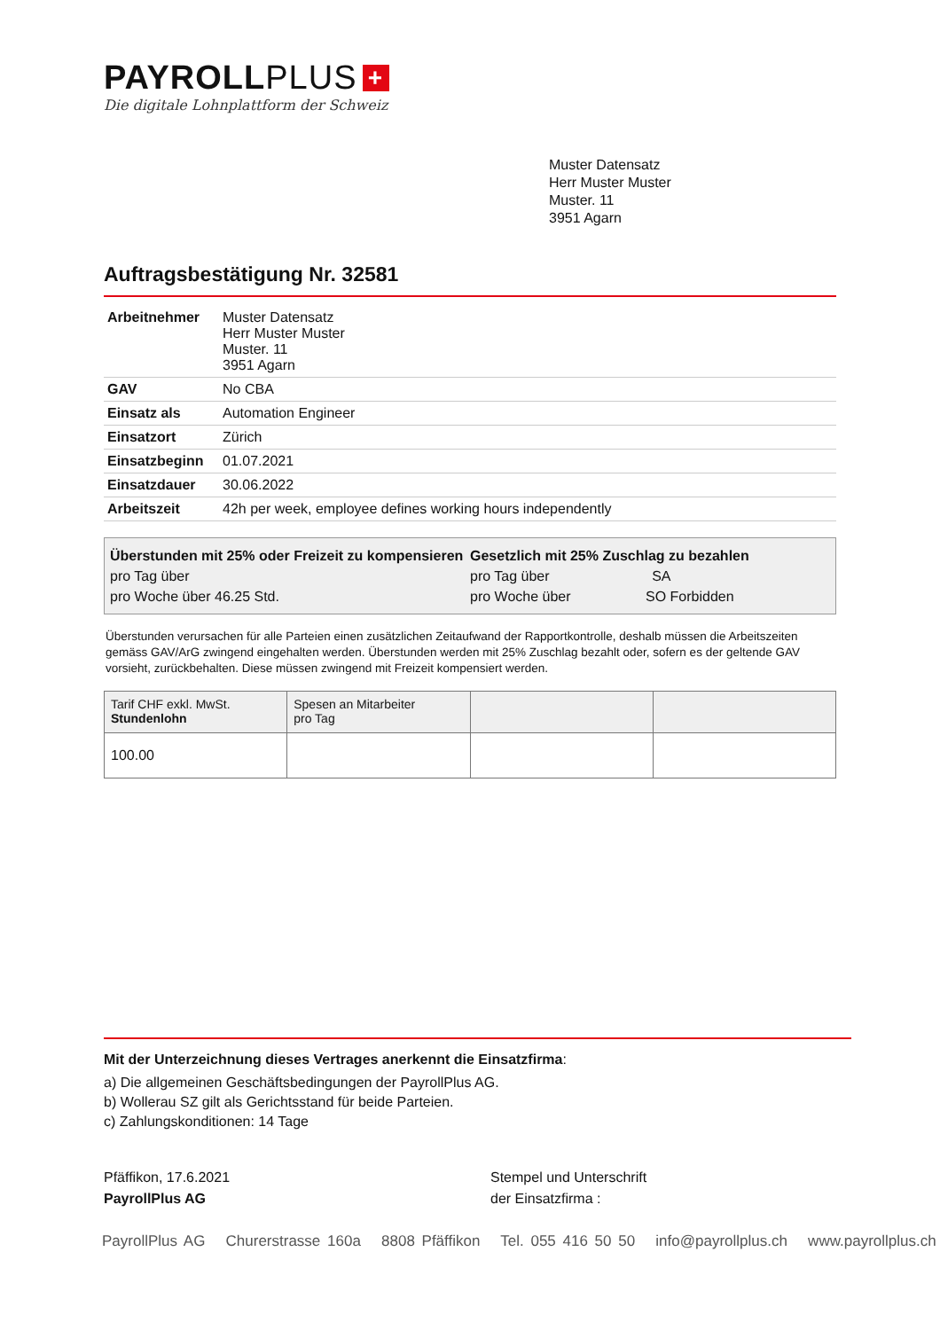PAYROLLPLUS +
Die digitale Lohnplattform der Schweiz
Muster Datensatz
Herr Muster Muster
Muster. 11
3951 Agarn
Auftragsbestätigung Nr. 32581
| Arbeitnehmer | Muster Datensatz Herr Muster Muster Muster. 11 3951 Agarn |
| GAV | No CBA |
| Einsatz als | Automation Engineer |
| Einsatzort | Zürich |
| Einsatzbeginn | 01.07.2021 |
| Einsatzdauer | 30.06.2022 |
| Arbeitszeit | 42h per week, employee defines working hours independently |
Überstunden mit 25% oder Freizeit zu kompensieren
pro Tag über
pro Woche über 46.25 Std.
Gesetzlich mit 25% Zuschlag zu bezahlen
pro Tag über SA
pro Woche über SO Forbidden
Überstunden verursachen für alle Parteien einen zusätzlichen Zeitaufwand der Rapportkontrolle, deshalb müssen die Arbeitszeiten gemäss GAV/ArG zwingend eingehalten werden. Überstunden werden mit 25% Zuschlag bezahlt oder, sofern es der geltende GAV vorsieht, zurückbehalten. Diese müssen zwingend mit Freizeit kompensiert werden.
| Tarif CHF exkl. MwSt. Stundenlohn | Spesen an Mitarbeiter pro Tag | | |
| 100.00 | | | |
Mit der Unterzeichnung dieses Vertrages anerkennt die Einsatzfirma:
a) Die allgemeinen Geschäftsbedingungen der PayrollPlus AG.
b) Wollerau SZ gilt als Gerichtsstand für beide Parteien.
c) Zahlungskonditionen: 14 Tage
Pfäffikon, 17.6.2021
PayrollPlus AG
Stempel und Unterschrift
der Einsatzfirma :
PayrollPlus AG Churerstrasse 160a 8808 Pfäffikon Tel. 055 416 50 50 info@payrollplus.ch www.payrollplus.ch